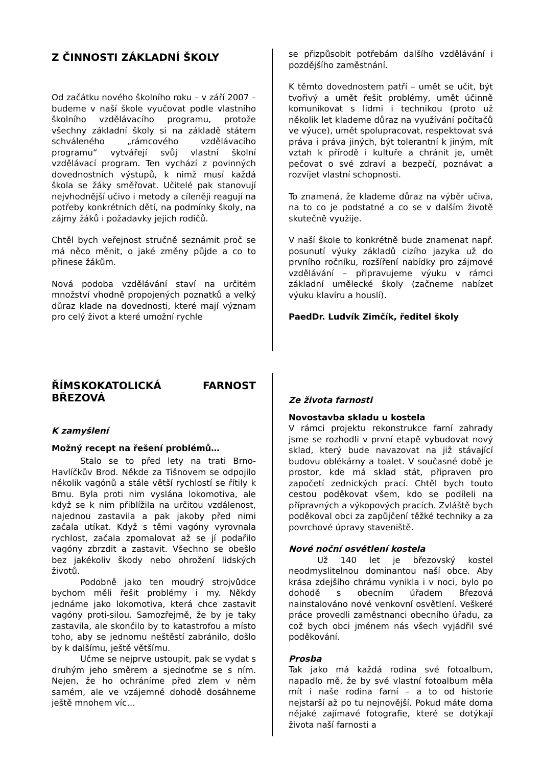Z ČINNOSTI ZÁKLADNÍ ŠKOLY
Od začátku nového školního roku – v září 2007 – budeme v naší škole vyučovat podle vlastního školního vzdělávacího programu, protože všechny základní školy si na základě státem schváleného „rámcového vzdělávacího programu“ vytvářejí svůj vlastní školní vzdělávací program. Ten vychází z povinných dovednostních výstupů, k nimž musí každá škola se žáky směřovat. Učitelé pak stanovují nejvhodnější učivo i metody a cíleněji reagují na potřeby konkrétních dětí, na podmínky školy, na zájmy žáků i požadavky jejich rodičů.
Chtěl bych veřejnost stručně seznámit proč se má něco měnit, o jaké změny půjde a co to přinese žákům.
Nová podoba vzdělávání staví na určitém množství vhodně propojených poznatků a velký důraz klade na dovednosti, které mají význam pro celý život a které umožní rychle
se přizpůsobit potřebám dalšího vzdělávání i pozdějšího zaměstnání.
K těmto dovednostem patří – umět se učit, být tvořivý a umět řešit problémy, umět účinně komunikovat s lidmi i technikou (proto už několik let klademe důraz na využívání počítačů ve výuce), umět spolupracovat, respektovat svá práva i práva jiných, být tolerantní k jiným, mít vztah k přírodě i kultuře a chránit je, umět pečovat o své zdraví a bezpečí, poznávat a rozvíjet vlastní schopnosti.
To znamená, že klademe důraz na výběr učiva, na to co je podstatné a co se v dalším životě skutečně využije.
V naší škole to konkrétně bude znamenat např. posunutí výuky základů cizího jazyka už do prvního ročníku, rozšíření nabídky pro zájmové vzdělávání – připravujeme výuku v rámci základní umělecké školy (začneme nabízet výuku klavíru a houslí).
PaedDr. Ludvík Zimčík, ředitel školy
ŘÍMSKOKATOLICKÁ FARNOST BŘEZOVÁ
K zamyšlení
Možný recept na řešení problémů…
Stalo se to před lety na trati Brno-Havlíčkův Brod. Někde za Tišnovem se odpojilo několik vagónů a stále větší rychlostí se řítily k Brnu. Byla proti nim vyslána lokomotiva, ale když se k nim přiblížila na určitou vzdálenost, najednou zastavila a pak jakoby před nimi začala utíkat. Když s těmi vagóny vyrovnala rychlost, začala zpomalovat až se jí podařilo vagóny zbrzdit a zastavit. Všechno se obešlo bez jakékoliv škody nebo ohrožení lidských životů.
Podobně jako ten moudrý strojvůdce bychom měli řešit problémy i my. Někdy jednáme jako lokomotiva, která chce zastavit vagóny proti-silou. Samozřejmě, že by je taky zastavila, ale skončilo by to katastrofou a místo toho, aby se jednomu neštěstí zabránilo, došlo by k dalšímu, ještě většímu.
Učme se nejprve ustoupit, pak se vydat s druhým jeho směrem a sjednoťme se s ním. Nejen, že ho ochráníme před zlem v něm samém, ale ve vzájemné dohodě dosáhneme ještě mnohem víc…
Ze života farnosti
Novostavba skladu u kostela
V rámci projektu rekonstrukce farní zahrady jsme se rozhodli v první etapě vybudovat nový sklad, který bude navazovat na již stávající budovu oblékárny a toalet. V současné době je prostor, kde má sklad stát, připraven pro započetí zednických prací. Chtěl bych touto cestou poděkovat všem, kdo se podíleli na přípravných a výkopových pracích. Zvláště bych poděkoval obci za zapůjčení těžké techniky a za povrchové úpravy staveniště.
Nové noční osvětlení kostela
Už 140 let je březovský kostel neodmyslitelnou dominantou naší obce. Aby krása zdejšího chrámu vynikla i v noci, bylo po dohodě s obecním úřadem Březová nainstalováno nové venkovní osvětlení. Veškeré práce provedli zaměstnanci obecního úřadu, za což bych obci jménem nás všech vyjádřil své poděkování.
Prosba
Tak jako má každá rodina své fotoalbum, napadlo mě, že by své vlastní fotoalbum měla mít i naše rodina farní – a to od historie nejstarší až po tu nejnovější. Pokud máte doma nějaké zajímavé fotografie, které se dotýkají života naší farnosti a